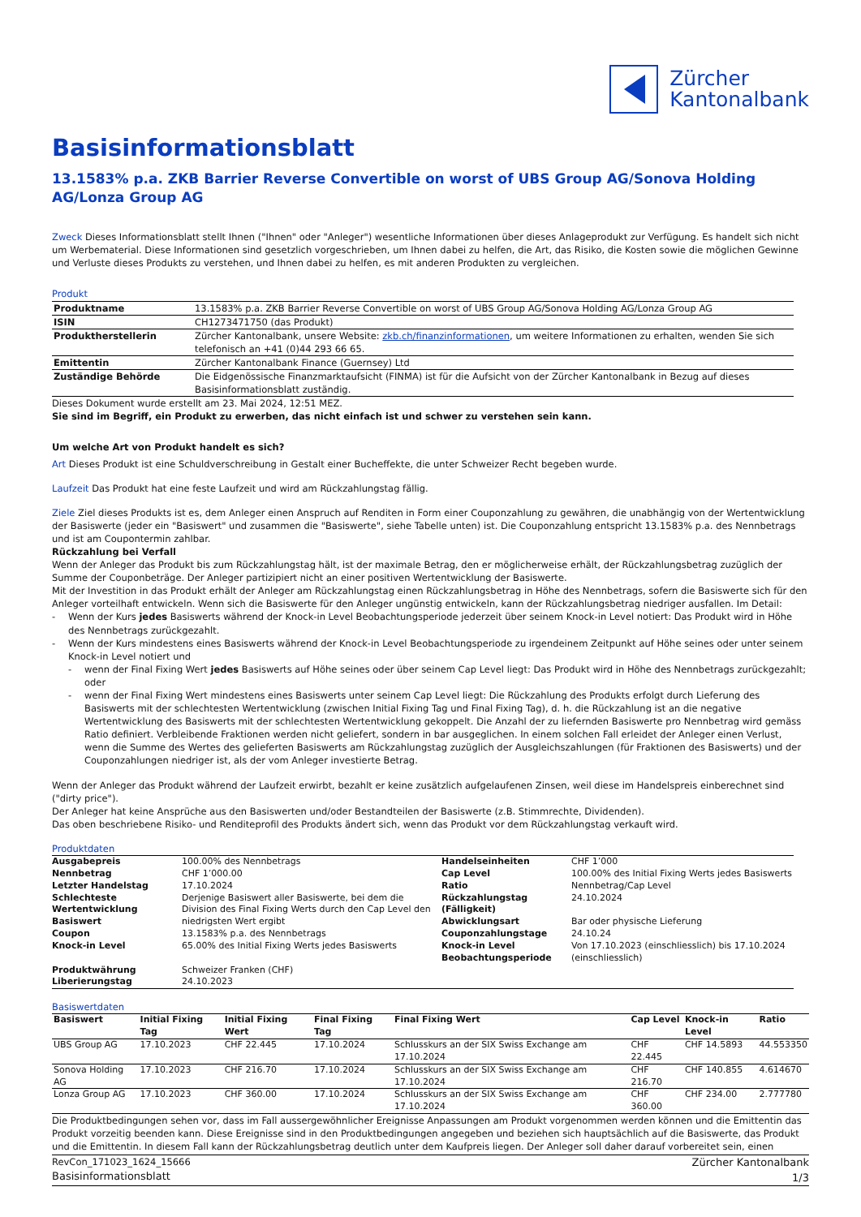Zürcher
Kantonalbank
Basisinformationsblatt
13.1583% p.a. ZKB Barrier Reverse Convertible on worst of UBS Group AG/Sonova Holding AG/Lonza Group AG
Zweck Dieses Informationsblatt stellt Ihnen ("Ihnen" oder "Anleger") wesentliche Informationen über dieses Anlageprodukt zur Verfügung. Es handelt sich nicht um Werbematerial. Diese Informationen sind gesetzlich vorgeschrieben, um Ihnen dabei zu helfen, die Art, das Risiko, die Kosten sowie die möglichen Gewinne und Verluste dieses Produkts zu verstehen, und Ihnen dabei zu helfen, es mit anderen Produkten zu vergleichen.
Produkt
| Produktname | 13.1583% p.a. ZKB Barrier Reverse Convertible on worst of UBS Group AG/Sonova Holding AG/Lonza Group AG |
| ISIN | CH1273471750 (das Produkt) |
| Produktherstellerin | Zürcher Kantonalbank, unsere Website: zkb.ch/finanzinformationen , um weitere Informationen zu erhalten, wenden Sie sich telefonisch an +41 (0)44 293 66 65. |
| Emittentin | Zürcher Kantonalbank Finance (Guernsey) Ltd |
| Zuständige Behörde | Die Eidgenössische Finanzmarktaufsicht (FINMA) ist für die Aufsicht von der Zürcher Kantonalbank in Bezug auf dieses Basisinformationsblatt zuständig. |
Dieses Dokument wurde erstellt am 23. Mai 2024, 12:51 MEZ.
Sie sind im Begriff, ein Produkt zu erwerben, das nicht einfach ist und schwer zu verstehen sein kann.
Um welche Art von Produkt handelt es sich?
Art Dieses Produkt ist eine Schuldverschreibung in Gestalt einer Bucheffekte, die unter Schweizer Recht begeben wurde.
Laufzeit Das Produkt hat eine feste Laufzeit und wird am Rückzahlungstag fällig.
Ziele Ziel dieses Produkts ist es, dem Anleger einen Anspruch auf Renditen in Form einer Couponzahlung zu gewähren, die unabhängig von der Wertentwicklung der Basiswerte (jeder ein "Basiswert" und zusammen die "Basiswerte", siehe Tabelle unten) ist. Die Couponzahlung entspricht 13.1583% p.a. des Nennbetrags und ist am Coupontermin zahlbar.
Rückzahlung bei Verfall
Wenn der Anleger das Produkt bis zum Rückzahlungstag hält, ist der maximale Betrag, den er möglicherweise erhält, der Rückzahlungsbetrag zuzüglich der Summe der Couponbeträge. Der Anleger partizipiert nicht an einer positiven Wertentwicklung der Basiswerte.
Mit der Investition in das Produkt erhält der Anleger am Rückzahlungstag einen Rückzahlungsbetrag in Höhe des Nennbetrags, sofern die Basiswerte sich für den Anleger vorteilhaft entwickeln. Wenn sich die Basiswerte für den Anleger ungünstig entwickeln, kann der Rückzahlungsbetrag niedriger ausfallen. Im Detail:
Wenn der Kurs jedes Basiswerts während der Knock-in Level Beobachtungsperiode jederzeit über seinem Knock-in Level notiert: Das Produkt wird in Höhe des Nennbetrags zurückgezahlt.
Wenn der Kurs mindestens eines Basiswerts während der Knock-in Level Beobachtungsperiode zu irgendeinem Zeitpunkt auf Höhe seines oder unter seinem Knock-in Level notiert und
wenn der Final Fixing Wert jedes Basiswerts auf Höhe seines oder über seinem Cap Level liegt: Das Produkt wird in Höhe des Nennbetrags zurückgezahlt; oder
wenn der Final Fixing Wert mindestens eines Basiswerts unter seinem Cap Level liegt: Die Rückzahlung des Produkts erfolgt durch Lieferung des Basiswerts mit der schlechtesten Wertentwicklung (zwischen Initial Fixing Tag und Final Fixing Tag), d. h. die Rückzahlung ist an die negative Wertentwicklung des Basiswerts mit der schlechtesten Wertentwicklung gekoppelt. Die Anzahl der zu liefernden Basiswerte pro Nennbetrag wird gemäss Ratio definiert. Verbleibende Fraktionen werden nicht geliefert, sondern in bar ausgeglichen. In einem solchen Fall erleidet der Anleger einen Verlust, wenn die Summe des Wertes des gelieferten Basiswerts am Rückzahlungstag zuzüglich der Ausgleichszahlungen (für Fraktionen des Basiswerts) und der Couponzahlungen niedriger ist, als der vom Anleger investierte Betrag.
Wenn der Anleger das Produkt während der Laufzeit erwirbt, bezahlt er keine zusätzlich aufgelaufenen Zinsen, weil diese im Handelspreis einberechnet sind ("dirty price").
Der Anleger hat keine Ansprüche aus den Basiswerten und/oder Bestandteilen der Basiswerte (z.B. Stimmrechte, Dividenden).
Das oben beschriebene Risiko- und Renditeprofil des Produkts ändert sich, wenn das Produkt vor dem Rückzahlungstag verkauft wird.
Produktdaten
| Ausgabepreis | 100.00% des Nennbetrags | Handelseinheiten | CHF 1’000 |
| Nennbetrag | CHF 1’000.00 | Cap Level | 100.00% des Initial Fixing Werts jedes Basiswerts |
| Letzter Handelstag | 17.10.2024 | Ratio | Nennbetrag/Cap Level |
| Schlechteste Wertentwicklung Basiswert | Derjenige Basiswert aller Basiswerte, bei dem die Division des Final Fixing Werts durch den Cap Level den niedrigsten Wert ergibt | Rückzahlungstag (Fälligkeit) Abwicklungsart | 24.10.2024 Bar oder physische Lieferung |
| Coupon | 13.1583% p.a. des Nennbetrags | Couponzahlungstage | 24.10.24 |
| Knock-in Level | 65.00% des Initial Fixing Werts jedes Basiswerts | Knock-in Level Beobachtungsperiode | Von 17.10.2023 (einschliesslich) bis 17.10.2024 (einschliesslich) |
| Produktwährung | Schweizer Franken (CHF) | | |
| Liberierungstag | 24.10.2023 | | |
Basiswertdaten
| Basiswert | Initial Fixing Tag | Initial Fixing Wert | Final Fixing Tag | Final Fixing Wert | Cap Level | Knock-in Level | Ratio |
| --- | --- | --- | --- | --- | --- | --- | --- |
| UBS Group AG | 17.10.2023 | CHF 22.445 | 17.10.2024 | Schlusskurs an der SIX Swiss Exchange am 17.10.2024 | CHF 22.445 | CHF 14.5893 | 44.553350 |
| Sonova Holding AG | 17.10.2023 | CHF 216.70 | 17.10.2024 | Schlusskurs an der SIX Swiss Exchange am 17.10.2024 | CHF 216.70 | CHF 140.855 | 4.614670 |
| Lonza Group AG | 17.10.2023 | CHF 360.00 | 17.10.2024 | Schlusskurs an der SIX Swiss Exchange am 17.10.2024 | CHF 360.00 | CHF 234.00 | 2.777780 |
Die Produktbedingungen sehen vor, dass im Fall aussergewöhnlicher Ereignisse Anpassungen am Produkt vorgenommen werden können und die Emittentin das Produkt vorzeitig beenden kann. Diese Ereignisse sind in den Produktbedingungen angegeben und beziehen sich hauptsächlich auf die Basiswerte, das Produkt und die Emittentin. In diesem Fall kann der Rückzahlungsbetrag deutlich unter dem Kaufpreis liegen. Der Anleger soll daher darauf vorbereitet sein, einen
RevCon_171023_1624_15666
Basisinformationsblatt
Zürcher Kantonalbank
1/3